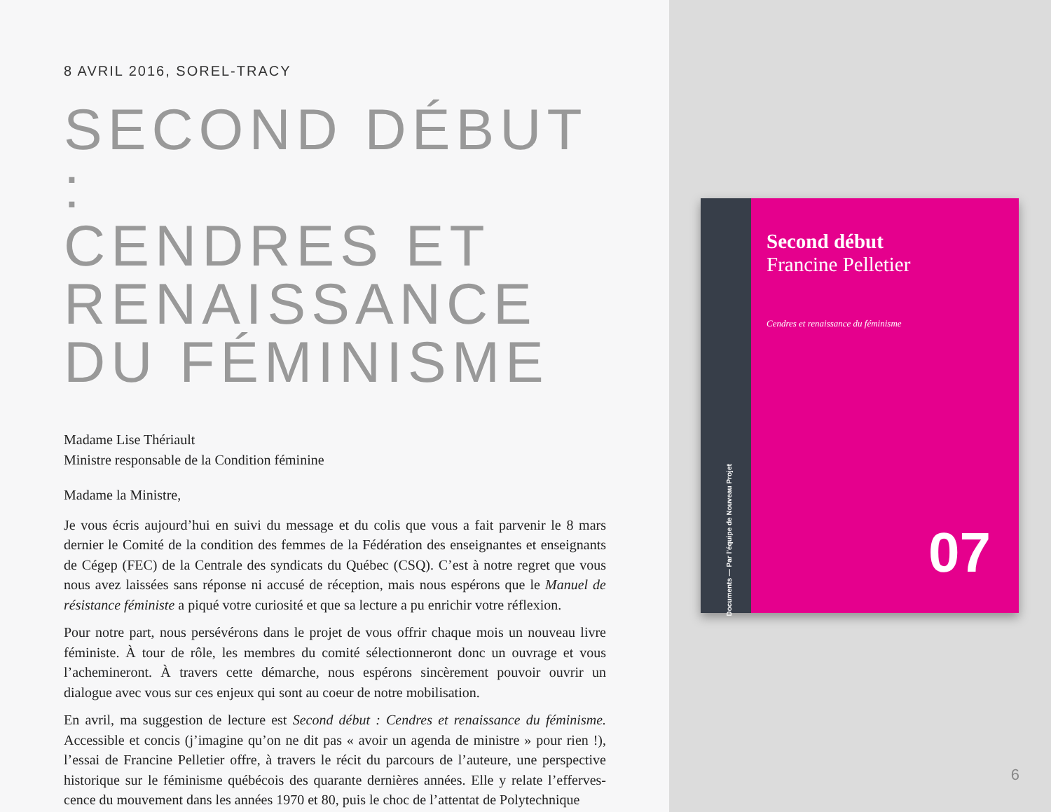8 AVRIL 2016, SOREL-TRACY
SECOND DÉBUT :
CENDRES ET
RENAISSANCE
DU FÉMINISME
Madame Lise Thériault
Ministre responsable de la Condition féminine
Madame la Ministre,
Je vous écris aujourd’hui en suivi du message et du colis que vous a fait parvenir le 8 mars dernier le Comité de la condition des femmes de la Fédération des enseignantes et enseignants de Cégep (FEC) de la Centrale des syndicats du Québec (CSQ). C’est à notre regret que vous nous avez laissées sans réponse ni accusé de réception, mais nous espérons que le Manuel de résistance féministe a piqué votre curiosité et que sa lecture a pu enrichir votre réflexion.
Pour notre part, nous persévérons dans le projet de vous offrir chaque mois un nouveau livre féministe. À tour de rôle, les membres du comité sélectionneront donc un ouvrage et vous l’achemineront. À travers cette démarche, nous espérons sincèrement pouvoir ouvrir un dialogue avec vous sur ces enjeux qui sont au coeur de notre mobilisation.
En avril, ma suggestion de lecture est Second début : Cendres et renaissance du féminisme. Accessible et concis (j’imagine qu’on ne dit pas « avoir un agenda de ministre » pour rien !), l’essai de Francine Pelletier offre, à travers le récit du parcours de l’auteure, une perspective historique sur le féminisme québécois des quarante dernières années. Elle y relate l’efferves­cence du mouvement dans les années 1970 et 80, puis le choc de l’attentat de Polytechnique
Documents — Par l’équipe de Nouveau Projet
Second début
Francine Pelletier
Cendres et renaissance du féminisme
07
6